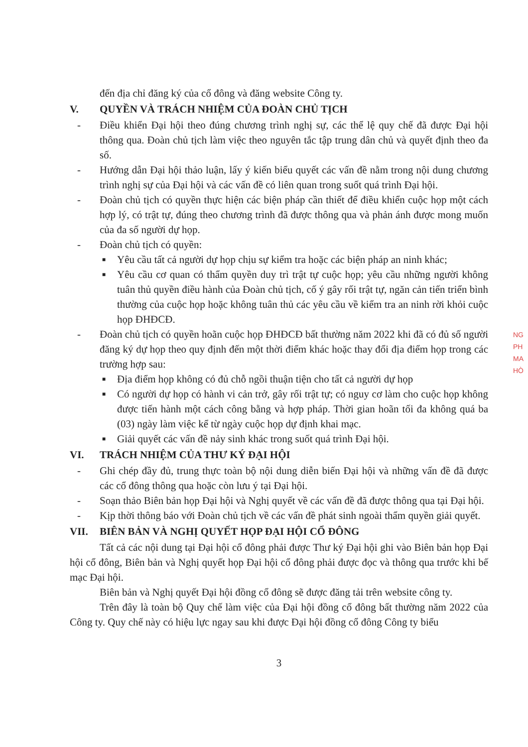đến địa chỉ đăng ký của cổ đông và đăng website Công ty.
V. QUYỀN VÀ TRÁCH NHIỆM CỦA ĐOÀN CHỦ TỊCH
- Điều khiển Đại hội theo đúng chương trình nghị sự, các thể lệ quy chế đã được Đại hội thông qua. Đoàn chủ tịch làm việc theo nguyên tắc tập trung dân chủ và quyết định theo đa số.
- Hướng dẫn Đại hội thảo luận, lấy ý kiến biểu quyết các vấn đề nằm trong nội dung chương trình nghị sự của Đại hội và các vấn đề có liên quan trong suốt quá trình Đại hội.
- Đoàn chủ tịch có quyền thực hiện các biện pháp cần thiết để điều khiển cuộc họp một cách hợp lý, có trật tự, đúng theo chương trình đã được thông qua và phản ánh được mong muốn của đa số người dự họp.
- Đoàn chủ tịch có quyền:
■
Yêu cầu tất cả người dự họp chịu sự kiểm tra hoặc các biện pháp an ninh khác;
■
Yêu cầu cơ quan có thẩm quyền duy trì trật tự cuộc họp; yêu cầu những người không tuân thủ quyền điều hành của Đoàn chủ tịch, cố ý gây rối trật tự, ngăn cản tiến triển bình thường của cuộc họp hoặc không tuân thủ các yêu cầu về kiểm tra an ninh rời khỏi cuộc họp ĐHĐCĐ.
- Đoàn chủ tịch có quyền hoãn cuộc họp ĐHĐCĐ bất thường năm 2022 khi đã có đủ số người đăng ký dự họp theo quy định đến một thời điểm khác hoặc thay đổi địa điểm họp trong các trường hợp sau:
■
Địa điểm họp không có đủ chỗ ngồi thuận tiện cho tất cả người dự họp
■
Có người dự họp có hành vi cản trở, gây rối trật tự; có nguy cơ làm cho cuộc họp không được tiến hành một cách công bằng và hợp pháp. Thời gian hoãn tối đa không quá ba (03) ngày làm việc kể từ ngày cuộc họp dự định khai mạc.
■
Giải quyết các vấn đề nảy sinh khác trong suốt quá trình Đại hội.
VI. TRÁCH NHIỆM CỦA THƯ KÝ ĐẠI HỘI
- Ghi chép đầy đủ, trung thực toàn bộ nội dung diễn biến Đại hội và những vấn đề đã được các cổ đông thông qua hoặc còn lưu ý tại Đại hội.
- Soạn thảo Biên bản họp Đại hội và Nghị quyết về các vấn đề đã được thông qua tại Đại hội.
- Kịp thời thông báo với Đoàn chủ tịch về các vấn đề phát sinh ngoài thẩm quyền giải quyết.
VII. BIÊN BẢN VÀ NGHỊ QUYẾT HỌP ĐẠI HỘI CỔ ĐÔNG
Tất cả các nội dung tại Đại hội cổ đông phải được Thư ký Đại hội ghi vào Biên bản họp Đại hội cổ đông, Biên bản và Nghị quyết họp Đại hội cổ đông phải được đọc và thông qua trước khi bế mạc Đại hội.
Biên bản và Nghị quyết Đại hội đồng cổ đông sẽ được đăng tải trên website công ty.
Trên đây là toàn bộ Quy chế làm việc của Đại hội đồng cổ đông bất thường năm 2022 của Công ty. Quy chế này có hiệu lực ngay sau khi được Đại hội đồng cổ đông Công ty biểu
3
NG
PH
MA
HÒ